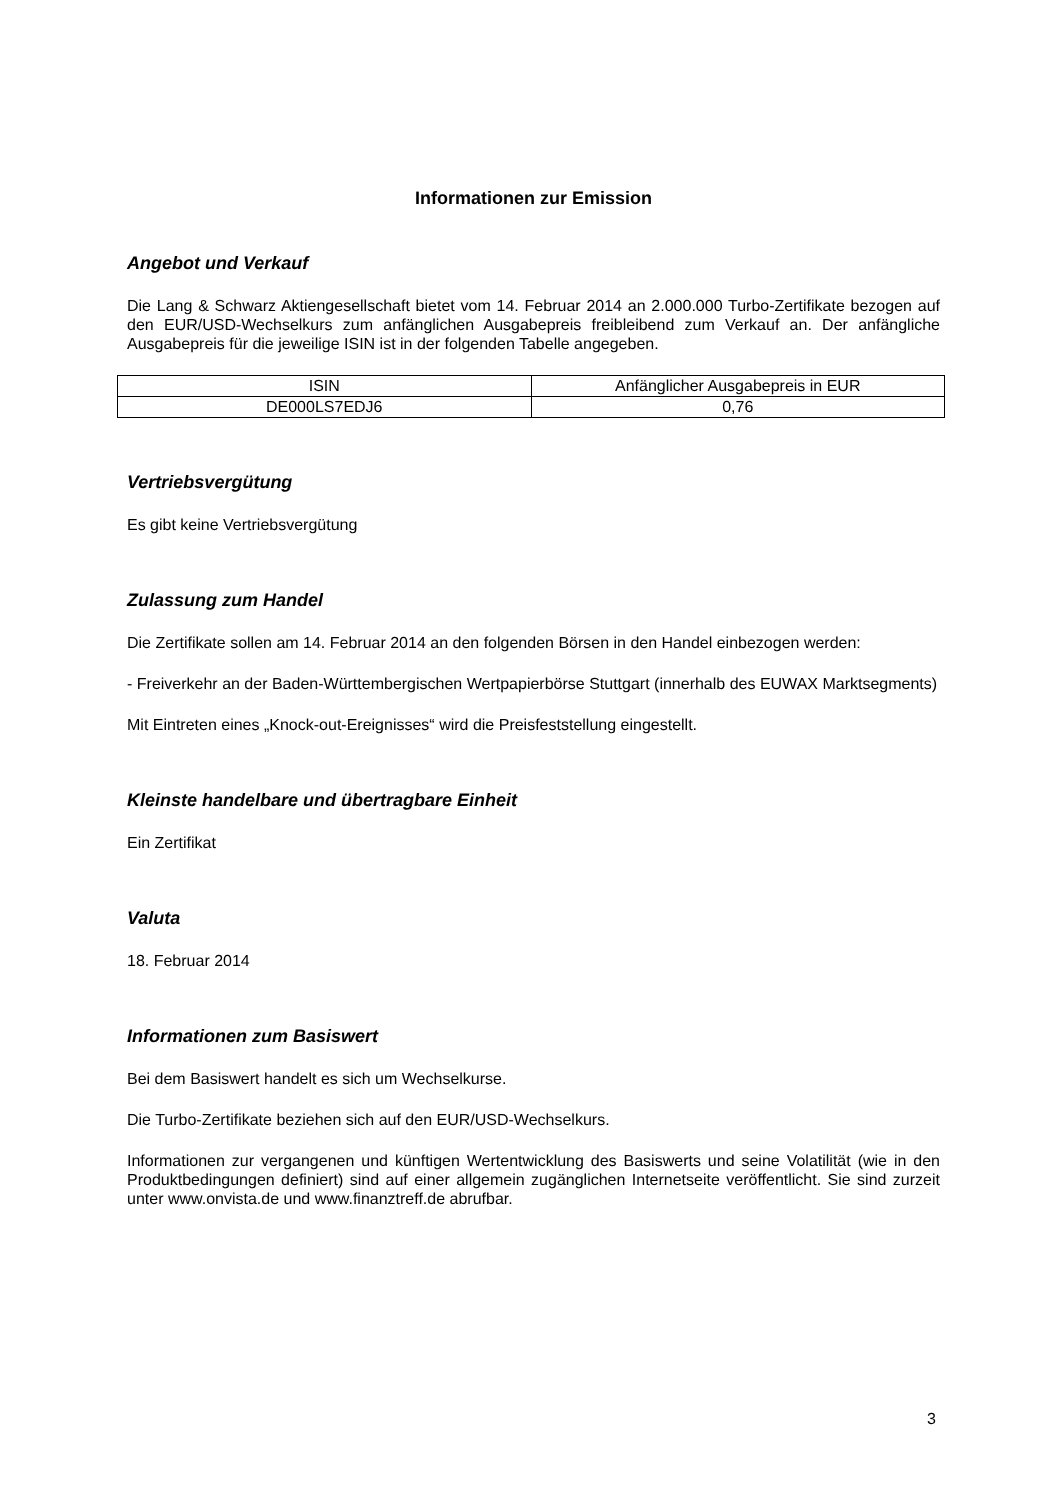Informationen zur Emission
Angebot und Verkauf
Die Lang & Schwarz Aktiengesellschaft bietet vom 14. Februar 2014 an 2.000.000 Turbo-Zertifikate bezogen auf den EUR/USD-Wechselkurs zum anfänglichen Ausgabepreis freibleibend zum Verkauf an. Der anfängliche Ausgabepreis für die jeweilige ISIN ist in der folgenden Tabelle angegeben.
| ISIN | Anfänglicher Ausgabepreis in EUR |
| DE000LS7EDJ6 | 0,76 |
Vertriebsvergütung
Es gibt keine Vertriebsvergütung
Zulassung zum Handel
Die Zertifikate sollen am 14. Februar 2014 an den folgenden Börsen in den Handel einbezogen werden:
- Freiverkehr an der Baden-Württembergischen Wertpapierbörse Stuttgart (innerhalb des EUWAX Marktsegments)
Mit Eintreten eines „Knock-out-Ereignisses“ wird die Preisfeststellung eingestellt.
Kleinste handelbare und übertragbare Einheit
Ein Zertifikat
Valuta
18. Februar 2014
Informationen zum Basiswert
Bei dem Basiswert handelt es sich um Wechselkurse.
Die Turbo-Zertifikate beziehen sich auf den EUR/USD-Wechselkurs.
Informationen zur vergangenen und künftigen Wertentwicklung des Basiswerts und seine Volatilität (wie in den Produktbedingungen definiert) sind auf einer allgemein zugänglichen Internetseite veröffentlicht. Sie sind zurzeit unter www.onvista.de und www.finanztreff.de abrufbar.
3